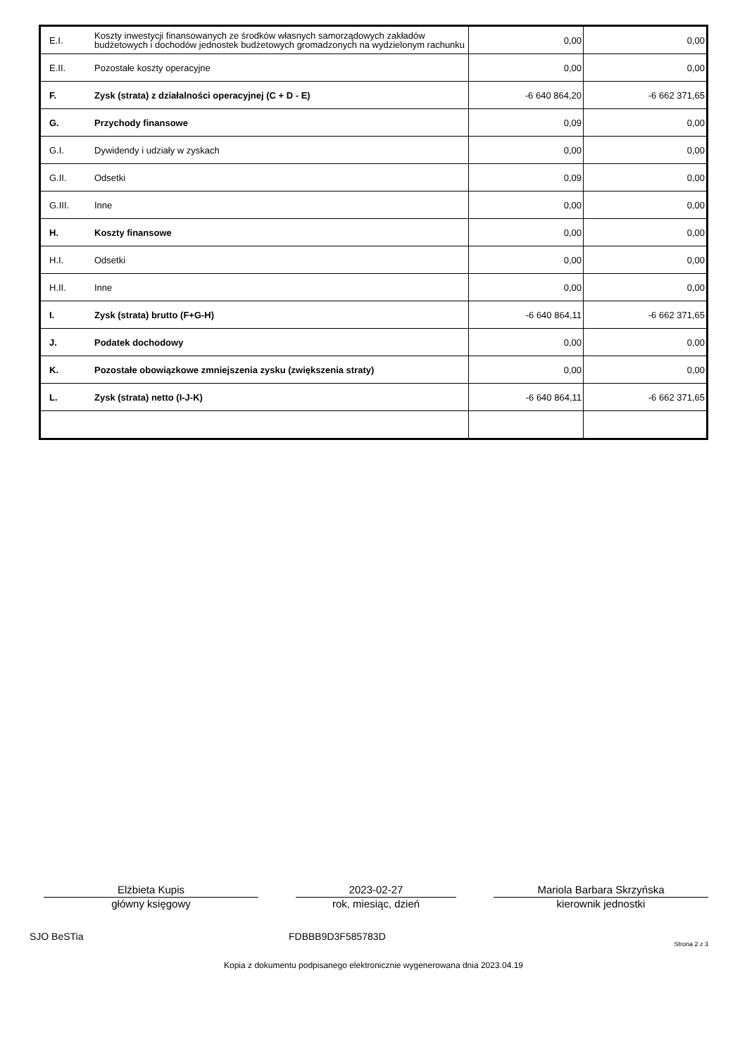| E.I. | Koszty inwestycji finansowanych ze środków własnych samorządowych zakładów budżetowych i dochodów jednostek budżetowych gromadzonych na wydzielonym rachunku | 0,00 | 0,00 |
| E.II. | Pozostałe koszty operacyjne | 0,00 | 0,00 |
| F. | Zysk (strata) z działalności operacyjnej (C + D - E) | -6 640 864,20 | -6 662 371,65 |
| G. | Przychody finansowe | 0,09 | 0,00 |
| G.I. | Dywidendy i udziały w zyskach | 0,00 | 0,00 |
| G.II. | Odsetki | 0,09 | 0,00 |
| G.III. | Inne | 0,00 | 0,00 |
| H. | Koszty finansowe | 0,00 | 0,00 |
| H.I. | Odsetki | 0,00 | 0,00 |
| H.II. | Inne | 0,00 | 0,00 |
| I. | Zysk (strata) brutto (F+G-H) | -6 640 864,11 | -6 662 371,65 |
| J. | Podatek dochodowy | 0,00 | 0,00 |
| K. | Pozostałe obowiązkowe zmniejszenia zysku (zwiększenia straty) | 0,00 | 0,00 |
| L. | Zysk (strata) netto (I-J-K) | -6 640 864,11 | -6 662 371,65 |
Elżbieta Kupis
główny księgowy
2023-02-27
rok, miesiąc, dzień
Mariola Barbara Skrzyńska
kierownik jednostki
SJO BeSTia FDBBB9D3F585783D Strona 2 z 3
Kopia z dokumentu podpisanego elektronicznie wygenerowana dnia 2023.04.19